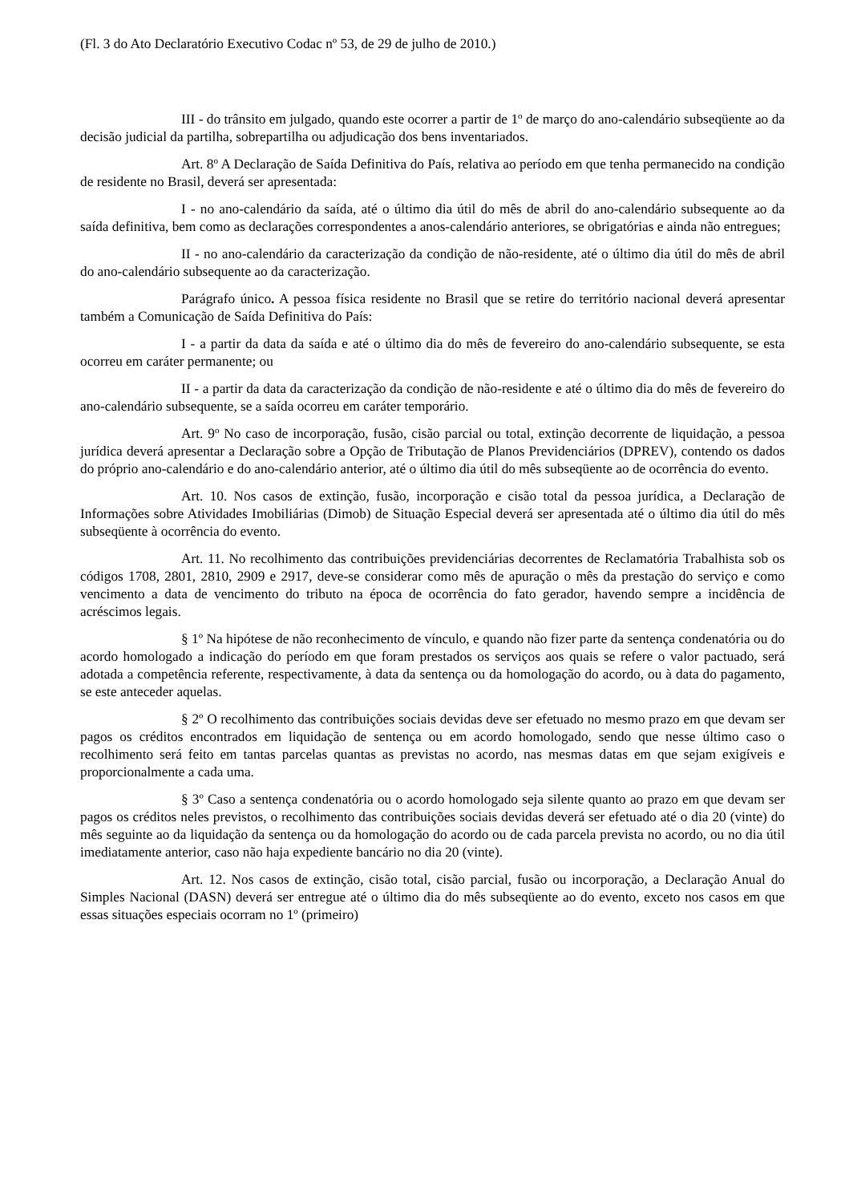(Fl. 3 do Ato Declaratório Executivo Codac nº 53, de 29 de julho de 2010.)
III - do trânsito em julgado, quando este ocorrer a partir de 1<sup>o</sup> de março do ano-calendário subseqüente ao da decisão judicial da partilha, sobrepartilha ou adjudicação dos bens inventariados.
Art. 8<sup>o</sup> A Declaração de Saída Definitiva do País, relativa ao período em que tenha permanecido na condição de residente no Brasil, deverá ser apresentada:
I - no ano-calendário da saída, até o último dia útil do mês de abril do ano-calendário subsequente ao da saída definitiva, bem como as declarações correspondentes a anos-calendário anteriores, se obrigatórias e ainda não entregues;
II - no ano-calendário da caracterização da condição de não-residente, até o último dia útil do mês de abril do ano-calendário subsequente ao da caracterização.
Parágrafo único. A pessoa física residente no Brasil que se retire do território nacional deverá apresentar também a Comunicação de Saída Definitiva do País:
I - a partir da data da saída e até o último dia do mês de fevereiro do ano-calendário subsequente, se esta ocorreu em caráter permanente; ou
II - a partir da data da caracterização da condição de não-residente e até o último dia do mês de fevereiro do ano-calendário subsequente, se a saída ocorreu em caráter temporário.
Art. 9<sup>o</sup> No caso de incorporação, fusão, cisão parcial ou total, extinção decorrente de liquidação, a pessoa jurídica deverá apresentar a Declaração sobre a Opção de Tributação de Planos Previdenciários (DPREV), contendo os dados do próprio ano-calendário e do ano-calendário anterior, até o último dia útil do mês subseqüente ao de ocorrência do evento.
Art. 10. Nos casos de extinção, fusão, incorporação e cisão total da pessoa jurídica, a Declaração de Informações sobre Atividades Imobiliárias (Dimob) de Situação Especial deverá ser apresentada até o último dia útil do mês subseqüente à ocorrência do evento.
Art. 11. No recolhimento das contribuições previdenciárias decorrentes de Reclamatória Trabalhista sob os códigos 1708, 2801, 2810, 2909 e 2917, deve-se considerar como mês de apuração o mês da prestação do serviço e como vencimento a data de vencimento do tributo na época de ocorrência do fato gerador, havendo sempre a incidência de acréscimos legais.
§ 1º Na hipótese de não reconhecimento de vínculo, e quando não fizer parte da sentença condenatória ou do acordo homologado a indicação do período em que foram prestados os serviços aos quais se refere o valor pactuado, será adotada a competência referente, respectivamente, à data da sentença ou da homologação do acordo, ou à data do pagamento, se este anteceder aquelas.
§ 2º O recolhimento das contribuições sociais devidas deve ser efetuado no mesmo prazo em que devam ser pagos os créditos encontrados em liquidação de sentença ou em acordo homologado, sendo que nesse último caso o recolhimento será feito em tantas parcelas quantas as previstas no acordo, nas mesmas datas em que sejam exigíveis e proporcionalmente a cada uma.
§ 3º Caso a sentença condenatória ou o acordo homologado seja silente quanto ao prazo em que devam ser pagos os créditos neles previstos, o recolhimento das contribuições sociais devidas deverá ser efetuado até o dia 20 (vinte) do mês seguinte ao da liquidação da sentença ou da homologação do acordo ou de cada parcela prevista no acordo, ou no dia útil imediatamente anterior, caso não haja expediente bancário no dia 20 (vinte).
Art. 12. Nos casos de extinção, cisão total, cisão parcial, fusão ou incorporação, a Declaração Anual do Simples Nacional (DASN) deverá ser entregue até o último dia do mês subseqüente ao do evento, exceto nos casos em que essas situações especiais ocorram no 1º (primeiro)